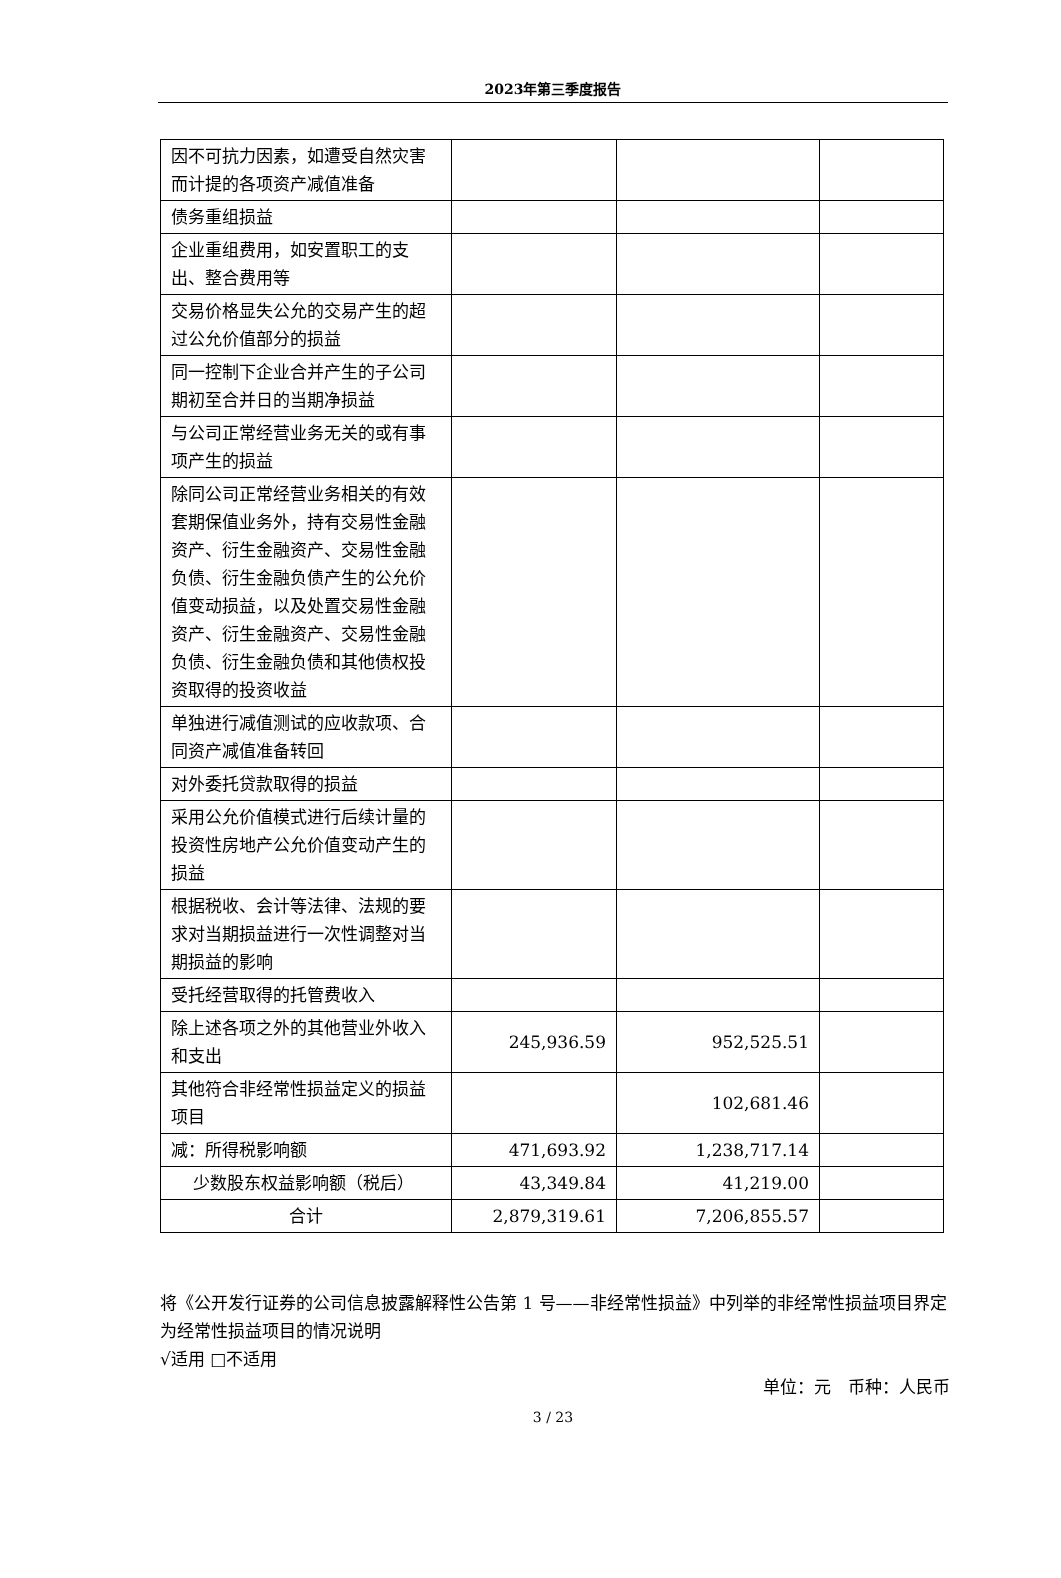2023年第三季度报告
| 因不可抗力因素，如遭受自然灾害而计提的各项资产减值准备 | | | |
| 债务重组损益 | | | |
| 企业重组费用，如安置职工的支出、整合费用等 | | | |
| 交易价格显失公允的交易产生的超过公允价值部分的损益 | | | |
| 同一控制下企业合并产生的子公司期初至合并日的当期净损益 | | | |
| 与公司正常经营业务无关的或有事项产生的损益 | | | |
| 除同公司正常经营业务相关的有效套期保值业务外，持有交易性金融资产、衍生金融资产、交易性金融负债、衍生金融负债产生的公允价值变动损益，以及处置交易性金融资产、衍生金融资产、交易性金融负债、衍生金融负债和其他债权投资取得的投资收益 | | | |
| 单独进行减值测试的应收款项、合同资产减值准备转回 | | | |
| 对外委托贷款取得的损益 | | | |
| 采用公允价值模式进行后续计量的投资性房地产公允价值变动产生的损益 | | | |
| 根据税收、会计等法律、法规的要求对当期损益进行一次性调整对当期损益的影响 | | | |
| 受托经营取得的托管费收入 | | | |
| 除上述各项之外的其他营业外收入和支出 | 245,936.59 | 952,525.51 | |
| 其他符合非经常性损益定义的损益项目 | | 102,681.46 | |
| 减：所得税影响额 | 471,693.92 | 1,238,717.14 | |
| 少数股东权益影响额（税后） | 43,349.84 | 41,219.00 | |
| 合计 | 2,879,319.61 | 7,206,855.57 | |
将《公开发行证券的公司信息披露解释性公告第 1 号——非经常性损益》中列举的非经常性损益项目界定为经常性损益项目的情况说明
√适用 □不适用
单位：元　币种：人民币
3 / 23